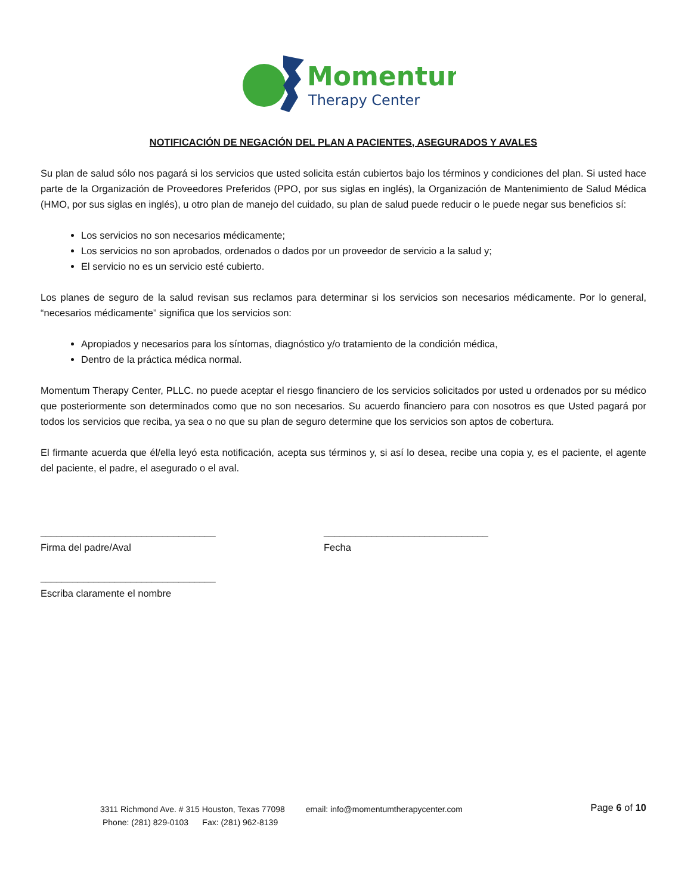Momentum
Therapy Center
NOTIFICACIÓN DE NEGACIÓN DEL PLAN A PACIENTES, ASEGURADOS Y AVALES
Su plan de salud sólo nos pagará si los servicios que usted solicita están cubiertos bajo los términos y condiciones del plan. Si usted hace parte de la Organización de Proveedores Preferidos (PPO, por sus siglas en inglés), la Organización de Mantenimiento de Salud Médica (HMO, por sus siglas en inglés), u otro plan de manejo del cuidado, su plan de salud puede reducir o le puede negar sus beneficios sí:
Los servicios no son necesarios médicamente;
Los servicios no son aprobados, ordenados o dados por un proveedor de servicio a la salud y;
El servicio no es un servicio esté cubierto.
Los planes de seguro de la salud revisan sus reclamos para determinar si los servicios son necesarios médicamente. Por lo general, “necesarios médicamente” significa que los servicios son:
Apropiados y necesarios para los síntomas, diagnóstico y/o tratamiento de la condición médica,
Dentro de la práctica médica normal.
Momentum Therapy Center, PLLC. no puede aceptar el riesgo financiero de los servicios solicitados por usted u ordenados por su médico que posteriormente son determinados como que no son necesarios. Su acuerdo financiero para con nosotros es que Usted pagará por todos los servicios que reciba, ya sea o no que su plan de seguro determine que los servicios son aptos de cobertura.
El firmante acuerda que él/ella leyó esta notificación, acepta sus términos y, si así lo desea, recibe una copia y, es el paciente, el agente del paciente, el padre, el asegurado o el aval.
_________________________________
Firma del padre/Aval
_______________________________
Fecha
_________________________________
Escriba claramente el nombre
Page 6 of 10
3311 Richmond Ave. # 315 Houston, Texas 77098 email: info@momentumtherapycenter.com
Phone: (281) 829-0103 Fax: (281) 962-8139